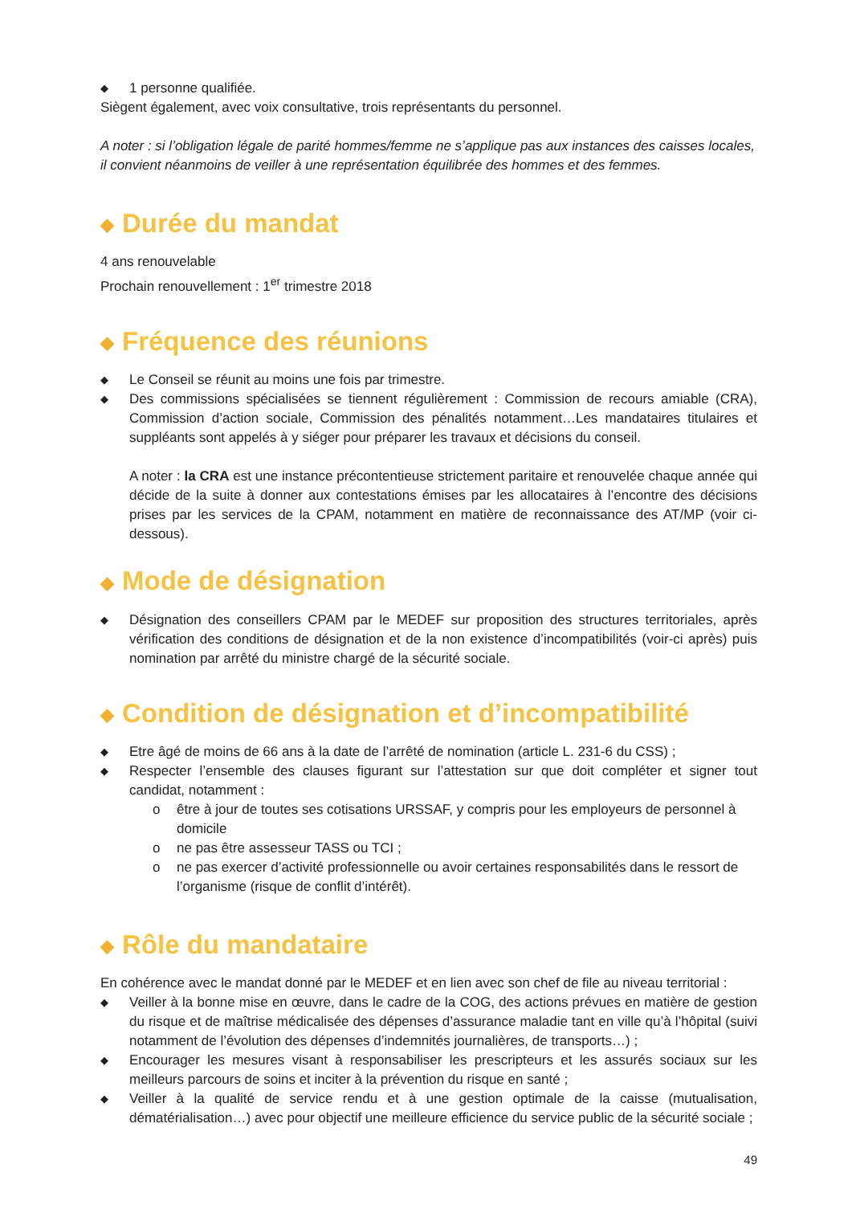◆ 1 personne qualifiée.
Siègent également, avec voix consultative, trois représentants du personnel.
A noter : si l’obligation légale de parité hommes/femme ne s’applique pas aux instances des caisses locales, il convient néanmoins de veiller à une représentation équilibrée des hommes et des femmes.
◆ Durée du mandat
4 ans renouvelable
Prochain renouvellement : 1<sup>er</sup> trimestre 2018
◆ Fréquence des réunions
◆ Le Conseil se réunit au moins une fois par trimestre.
◆ Des commissions spécialisées se tiennent régulièrement : Commission de recours amiable (CRA), Commission d’action sociale, Commission des pénalités notamment…Les mandataires titulaires et suppléants sont appelés à y siéger pour préparer les travaux et décisions du conseil.
A noter : la CRA est une instance précontentieuse strictement paritaire et renouvelée chaque année qui décide de la suite à donner aux contestations émises par les allocataires à l’encontre des décisions prises par les services de la CPAM, notamment en matière de reconnaissance des AT/MP (voir ci-dessous).
◆ Mode de désignation
◆ Désignation des conseillers CPAM par le MEDEF sur proposition des structures territoriales, après vérification des conditions de désignation et de la non existence d’incompatibilités (voir-ci après) puis nomination par arrêté du ministre chargé de la sécurité sociale.
◆ Condition de désignation et d’incompatibilité
◆ Etre âgé de moins de 66 ans à la date de l’arrêté de nomination (article L. 231-6 du CSS) ;
◆ Respecter l’ensemble des clauses figurant sur l’attestation sur que doit compléter et signer tout candidat, notamment :
o être à jour de toutes ses cotisations URSSAF, y compris pour les employeurs de personnel à domicile
o ne pas être assesseur TASS ou TCI ;
o ne pas exercer d’activité professionnelle ou avoir certaines responsabilités dans le ressort de l’organisme (risque de conflit d’intérêt).
◆ Rôle du mandataire
En cohérence avec le mandat donné par le MEDEF et en lien avec son chef de file au niveau territorial :
◆ Veiller à la bonne mise en œuvre, dans le cadre de la COG, des actions prévues en matière de gestion du risque et de maîtrise médicalisée des dépenses d’assurance maladie tant en ville qu’à l’hôpital (suivi notamment de l’évolution des dépenses d’indemnités journalières, de transports…) ;
◆ Encourager les mesures visant à responsabiliser les prescripteurs et les assurés sociaux sur les meilleurs parcours de soins et inciter à la prévention du risque en santé ;
◆ Veiller à la qualité de service rendu et à une gestion optimale de la caisse (mutualisation, dématérialisation…) avec pour objectif une meilleure efficience du service public de la sécurité sociale ;
49